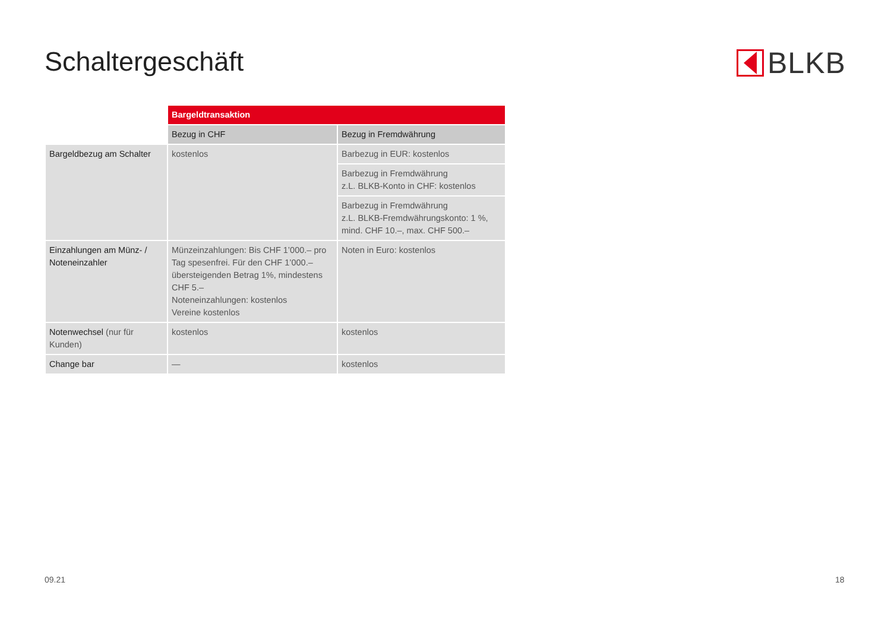Schaltergeschäft BLKB
| | Bargeldtransaktion | |
| | Bezug in CHF | Bezug in Fremdwährung |
| Bargeldbezug am Schalter | kostenlos | Barbezug in EUR: kostenlos |
| | | Barbezug in Fremdwährung z.L. BLKB-Konto in CHF: kostenlos |
| | | Barbezug in Fremdwährung z.L. BLKB-Fremdwährungskonto: 1 %, mind. CHF 10.–, max. CHF 500.– |
| Einzahlungen am Münz- / Noteneinzahler | Münzeinzahlungen: Bis CHF 1’000.– pro Tag spesenfrei. Für den CHF 1’000.– über­steigenden Betrag 1%, mindestens CHF 5.– Noteneinzahlungen: kostenlos Vereine kostenlos | Noten in Euro: kostenlos |
| Notenwechsel (nur für Kunden) | kostenlos | kostenlos |
| Change bar | — | kostenlos |
09.21 18